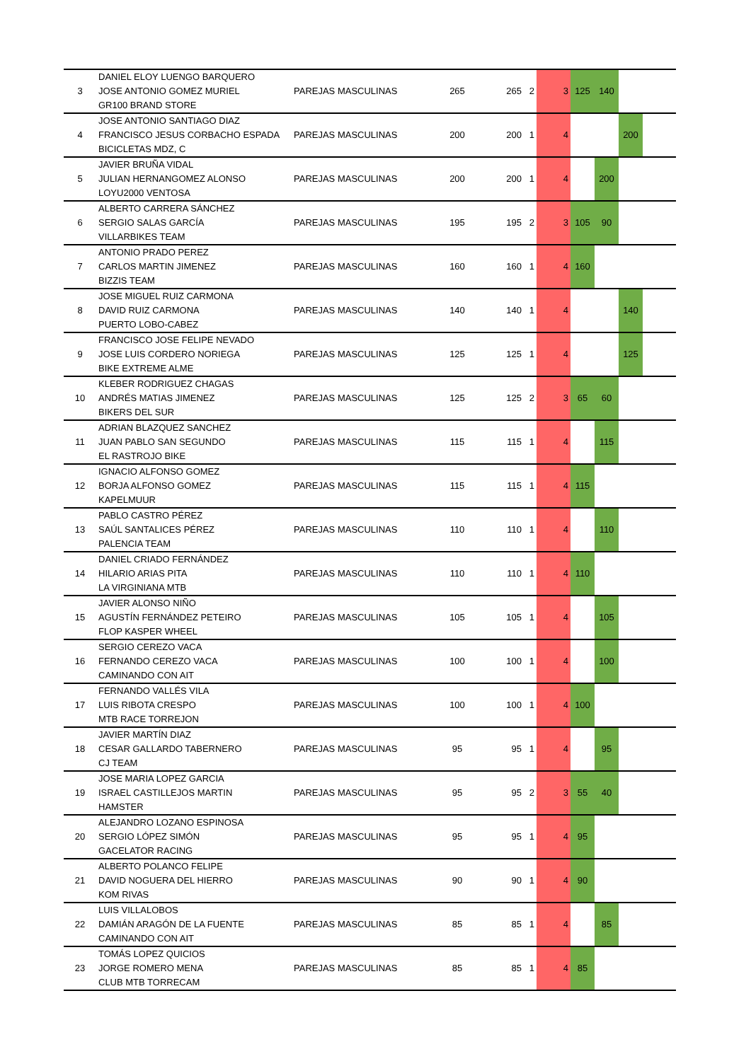| 3 | DANIEL ELOY LUENGO BARQUERO JOSE ANTONIO GOMEZ MURIEL GR100 BRAND STORE | PAREJAS MASCULINAS | 265 | 265 | 2 | 3 | 125 | 140 | | |
| 4 | JOSE ANTONIO SANTIAGO DIAZ FRANCISCO JESUS CORBACHO ESPADA BICICLETAS MDZ, C | PAREJAS MASCULINAS | 200 | 200 | 1 | 4 | | | 200 | |
| 5 | JAVIER BRUÑA VIDAL JULIAN HERNANGOMEZ ALONSO LOYU2000 VENTOSA | PAREJAS MASCULINAS | 200 | 200 | 1 | 4 | | 200 | | |
| 6 | ALBERTO CARRERA SÁNCHEZ SERGIO SALAS GARCÍA VILLARBIKES TEAM | PAREJAS MASCULINAS | 195 | 195 | 2 | 3 | 105 | 90 | | |
| 7 | ANTONIO PRADO PEREZ CARLOS MARTIN JIMENEZ BIZZIS TEAM | PAREJAS MASCULINAS | 160 | 160 | 1 | 4 | 160 | | | |
| 8 | JOSE MIGUEL RUIZ CARMONA DAVID RUIZ CARMONA PUERTO LOBO-CABEZ | PAREJAS MASCULINAS | 140 | 140 | 1 | 4 | | | 140 | |
| 9 | FRANCISCO JOSE FELIPE NEVADO JOSE LUIS CORDERO NORIEGA BIKE EXTREME ALME | PAREJAS MASCULINAS | 125 | 125 | 1 | 4 | | | 125 | |
| 10 | KLEBER RODRIGUEZ CHAGAS ANDRÉS MATIAS JIMENEZ BIKERS DEL SUR | PAREJAS MASCULINAS | 125 | 125 | 2 | 3 | 65 | 60 | | |
| 11 | ADRIAN BLAZQUEZ SANCHEZ JUAN PABLO SAN SEGUNDO EL RASTROJO BIKE | PAREJAS MASCULINAS | 115 | 115 | 1 | 4 | | 115 | | |
| 12 | IGNACIO ALFONSO GOMEZ BORJA ALFONSO GOMEZ KAPELMUUR | PAREJAS MASCULINAS | 115 | 115 | 1 | 4 | 115 | | | |
| 13 | PABLO CASTRO PÉREZ SAÚL SANTALICES PÉREZ PALENCIA TEAM | PAREJAS MASCULINAS | 110 | 110 | 1 | 4 | | 110 | | |
| 14 | DANIEL CRIADO FERNÁNDEZ HILARIO ARIAS PITA LA VIRGINIANA MTB | PAREJAS MASCULINAS | 110 | 110 | 1 | 4 | 110 | | | |
| 15 | JAVIER ALONSO NIÑO AGUSTÍN FERNÁNDEZ PETEIRO FLOP KASPER WHEEL | PAREJAS MASCULINAS | 105 | 105 | 1 | 4 | | 105 | | |
| 16 | SERGIO CEREZO VACA FERNANDO CEREZO VACA CAMINANDO CON AIT | PAREJAS MASCULINAS | 100 | 100 | 1 | 4 | | 100 | | |
| 17 | FERNANDO VALLÉS VILA LUIS RIBOTA CRESPO MTB RACE TORREJON | PAREJAS MASCULINAS | 100 | 100 | 1 | 4 | 100 | | | |
| 18 | JAVIER MARTÍN DIAZ CESAR GALLARDO TABERNERO CJ TEAM | PAREJAS MASCULINAS | 95 | 95 | 1 | 4 | | 95 | | |
| 19 | JOSE MARIA LOPEZ GARCIA ISRAEL CASTILLEJOS MARTIN HAMSTER | PAREJAS MASCULINAS | 95 | 95 | 2 | 3 | 55 | 40 | | |
| 20 | ALEJANDRO LOZANO ESPINOSA SERGIO LÓPEZ SIMÓN GACELATOR RACING | PAREJAS MASCULINAS | 95 | 95 | 1 | 4 | 95 | | | |
| 21 | ALBERTO POLANCO FELIPE DAVID NOGUERA DEL HIERRO KOM RIVAS | PAREJAS MASCULINAS | 90 | 90 | 1 | 4 | 90 | | | |
| 22 | LUIS VILLALOBOS DAMIÁN ARAGÓN DE LA FUENTE CAMINANDO CON AIT | PAREJAS MASCULINAS | 85 | 85 | 1 | 4 | | 85 | | |
| 23 | TOMÁS LOPEZ QUICIOS JORGE ROMERO MENA CLUB MTB TORRECAM | PAREJAS MASCULINAS | 85 | 85 | 1 | 4 | 85 | | | |